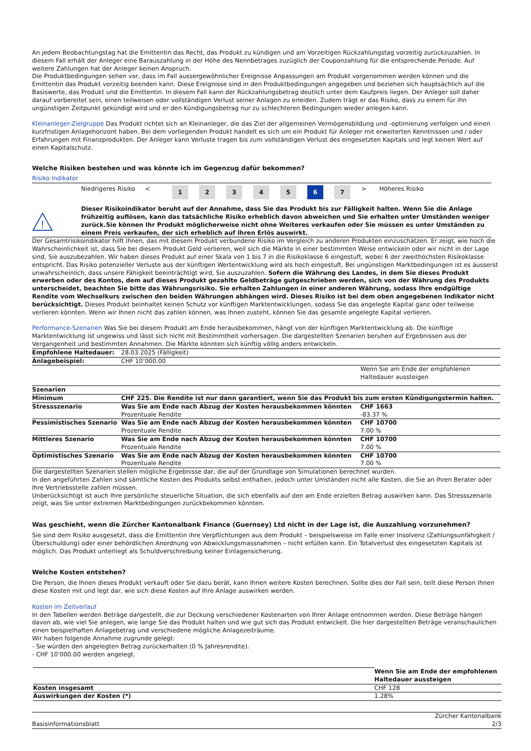An jedem Beobachtungstag hat die Emittentin das Recht, das Produkt zu kündigen und am Vorzeitigen Rückzahlungstag vorzeitig zurückzuzahlen. In diesem Fall erhält der Anleger eine Barauszahlung in der Höhe des Nennbetrages zuzüglich der Couponzahlung für die entsprechende Periode. Auf weitere Zahlungen hat der Anleger keinen Anspruch.
Die Produktbedingungen sehen vor, dass im Fall aussergewöhnlicher Ereignisse Anpassungen am Produkt vorgenommen werden können und die Emittentin das Produkt vorzeitig beenden kann. Diese Ereignisse sind in den Produktbedingungen angegeben und beziehen sich hauptsächlich auf die Basiswerte, das Produkt und die Emittentin. In diesem Fall kann der Rückzahlungsbetrag deutlich unter dem Kaufpreis liegen. Der Anleger soll daher darauf vorbereitet sein, einen teilweisen oder vollständigen Verlust seiner Anlagen zu erleiden. Zudem trägt er das Risiko, dass zu einem für ihn ungünstigen Zeitpunkt gekündigt wird und er den Kündigungsbetrag nur zu schlechteren Bedingungen wieder anlegen kann.
Kleinanleger-Zielgruppe Das Produkt richtet sich an Kleinanleger, die das Ziel der allgemeinen Vermögensbildung und -optimierung verfolgen und einen kurzfristigen Anlagehorizont haben. Bei dem vorliegenden Produkt handelt es sich um ein Produkt für Anleger mit erweiterten Kenntnissen und / oder Erfahrungen mit Finanzprodukten. Der Anleger kann Verluste tragen bis zum vollständigen Verlust des eingesetzten Kapitals und legt keinen Wert auf einen Kapitalschutz.
Welche Risiken bestehen und was könnte ich im Gegenzug dafür bekommen?
Risiko Indikator
| | Niedrigeres Risiko | < | 1 | 2 | 3 | 4 | 5 | 6 | 7 | > | Höheres Risiko |
| ! | Dieser Risikoindikator beruht auf der Annahme, dass Sie das Produkt bis zur Fälligkeit halten. Wenn Sie die Anlage frühzeitig auflösen, kann das tatsächliche Risiko erheblich davon abweichen und Sie erhalten unter Umständen weniger zurück.Sie können Ihr Produkt möglicherweise nicht ohne Weiteres verkaufen oder Sie müssen es unter Umständen zu einem Preis verkaufen, der sich erheblich auf Ihren Erlös auswirkt. |
Der Gesamtrisikoindikator hilft Ihnen, das mit diesem Produkt verbundene Risiko im Vergleich zu anderen Produkten einzuschätzen. Er zeigt, wie hoch die Wahrscheinlichkeit ist, dass Sie bei diesem Produkt Geld verlieren, weil sich die Märkte in einer bestimmten Weise entwickeln oder wir nicht in der Lage sind, Sie auszubezahlen. Wir haben dieses Produkt auf einer Skala von 1 bis 7 in die Risikoklasse 6 eingestuft, wobei 6 der zweithöchsten Risikoklasse entspricht. Das Risiko potenzieller Verluste aus der künftigen Wertentwicklung wird als hoch eingestuft. Bei ungünstigen Marktbedingungen ist es äusserst unwahrscheinlich, dass unsere Fähigkeit beeinträchtigt wird, Sie auszuzahlen. Sofern die Währung des Landes, in dem Sie dieses Produkt erwerben oder des Kontos, dem auf dieses Produkt gezahlte Geldbeträge gutgeschrieben werden, sich von der Währung des Produkts unterscheidet, beachten Sie bitte das Währungsrisiko. Sie erhalten Zahlungen in einer anderen Währung, sodass Ihre endgültige Rendite vom Wechselkurs zwischen den beiden Währungen abhängen wird. Dieses Risiko ist bei dem oben angegebenen Indikator nicht berücksichtigt. Dieses Produkt beinhaltet keinen Schutz vor künftigen Marktentwicklungen, sodass Sie das angelegte Kapital ganz oder teilweise verlieren könnten. Wenn wir Ihnen nicht das zahlen können, was Ihnen zusteht, können Sie das gesamte angelegte Kapital verlieren.
Performance-Szenarien Was Sie bei diesem Produkt am Ende herausbekommen, hängt von der künftigen Marktentwicklung ab. Die künftige Marktentwicklung ist ungewiss und lässt sich nicht mit Bestimmtheit vorhersagen. Die dargestellten Szenarien beruhen auf Ergebnissen aus der Vergangenheit und bestimmten Annahmen. Die Märkte könnten sich künftig völlig anders entwickeln.
| Empfohlene Haltedauer: | 28.03.2025 (Fälligkeit) | |
| Anlagebeispiel: | CHF 10’000.00 | |
| | | Wenn Sie am Ende der empfohlenen Haltedauer aussteigen |
| Szenarien | | |
| Minimum | CHF 225. Die Rendite ist nur dann garantiert, wenn Sie das Produkt bis zum ersten Kündigungstermin halten. | |
| Stressszenario | Was Sie am Ende nach Abzug der Kosten herausbekommen könnten Prozentuale Rendite | CHF 1663 -83.37 % |
| Pessimistisches Szenario | Was Sie am Ende nach Abzug der Kosten herausbekommen könnten Prozentuale Rendite | CHF 10700 7.00 % |
| Mittleres Szenario | Was Sie am Ende nach Abzug der Kosten herausbekommen könnten Prozentuale Rendite | CHF 10700 7.00 % |
| Optimistisches Szenario | Was Sie am Ende nach Abzug der Kosten herausbekommen könnten Prozentuale Rendite | CHF 10700 7.00 % |
Die dargestellten Szenarien stellen mögliche Ergebnisse dar, die auf der Grundlage von Simulationen berechnet wurden.
In den angeführten Zahlen sind sämtliche Kosten des Produkts selbst enthalten, jedoch unter Umständen nicht alle Kosten, die Sie an Ihren Berater oder Ihre Vertriebsstelle zahlen müssen.
Unberücksichtigt ist auch Ihre persönliche steuerliche Situation, die sich ebenfalls auf den am Ende erzielten Betrag auswirken kann. Das Stressszenario zeigt, was Sie unter extremen Marktbedingungen zurückbekommen könnten.
Was geschieht, wenn die Zürcher Kantonalbank Finance (Guernsey) Ltd nicht in der Lage ist, die Auszahlung vorzunehmen?
Sie sind dem Risiko ausgesetzt, dass die Emittentin ihre Verpflichtungen aus dem Produkt – beispielsweise im Falle einer Insolvenz (Zahlungsunfähigkeit / Überschuldung) oder einer behördlichen Anordnung von Abwicklungsmassnahmen – nicht erfüllen kann. Ein Totalverlust des eingesetzten Kapitals ist möglich. Das Produkt unterliegt als Schuldverschreibung keiner Einlagensicherung.
Welche Kosten entstehen?
Die Person, die Ihnen dieses Produkt verkauft oder Sie dazu berät, kann Ihnen weitere Kosten berechnen. Sollte dies der Fall sein, teilt diese Person Ihnen diese Kosten mit und legt dar, wie sich diese Kosten auf Ihre Anlage auswirken werden.
Kosten im Zeitverlauf
In den Tabellen werden Beträge dargestellt, die zur Deckung verschiedener Kostenarten von Ihrer Anlage entnommen werden. Diese Beträge hängen davon ab, wie viel Sie anlegen, wie lange Sie das Produkt halten und wie gut sich das Produkt entwickelt. Die hier dargestellten Beträge veranschaulichen einen beispielhaften Anlagebetrag und verschiedene mögliche Anlagezeiträume.
Wir haben folgende Annahme zugrunde gelegt:
- Sie würden den angelegten Betrag zurückerhalten (0 % Jahresrendite).
- CHF 10’000.00 werden angelegt.
| | Wenn Sie am Ende der empfohlenen Haltedauer aussteigen |
| Kosten insgesamt | CHF 128 |
| Auswirkungen der Kosten (*) | 1.28% |
Basisinformationsblatt Zürcher Kantonalbank
2/3